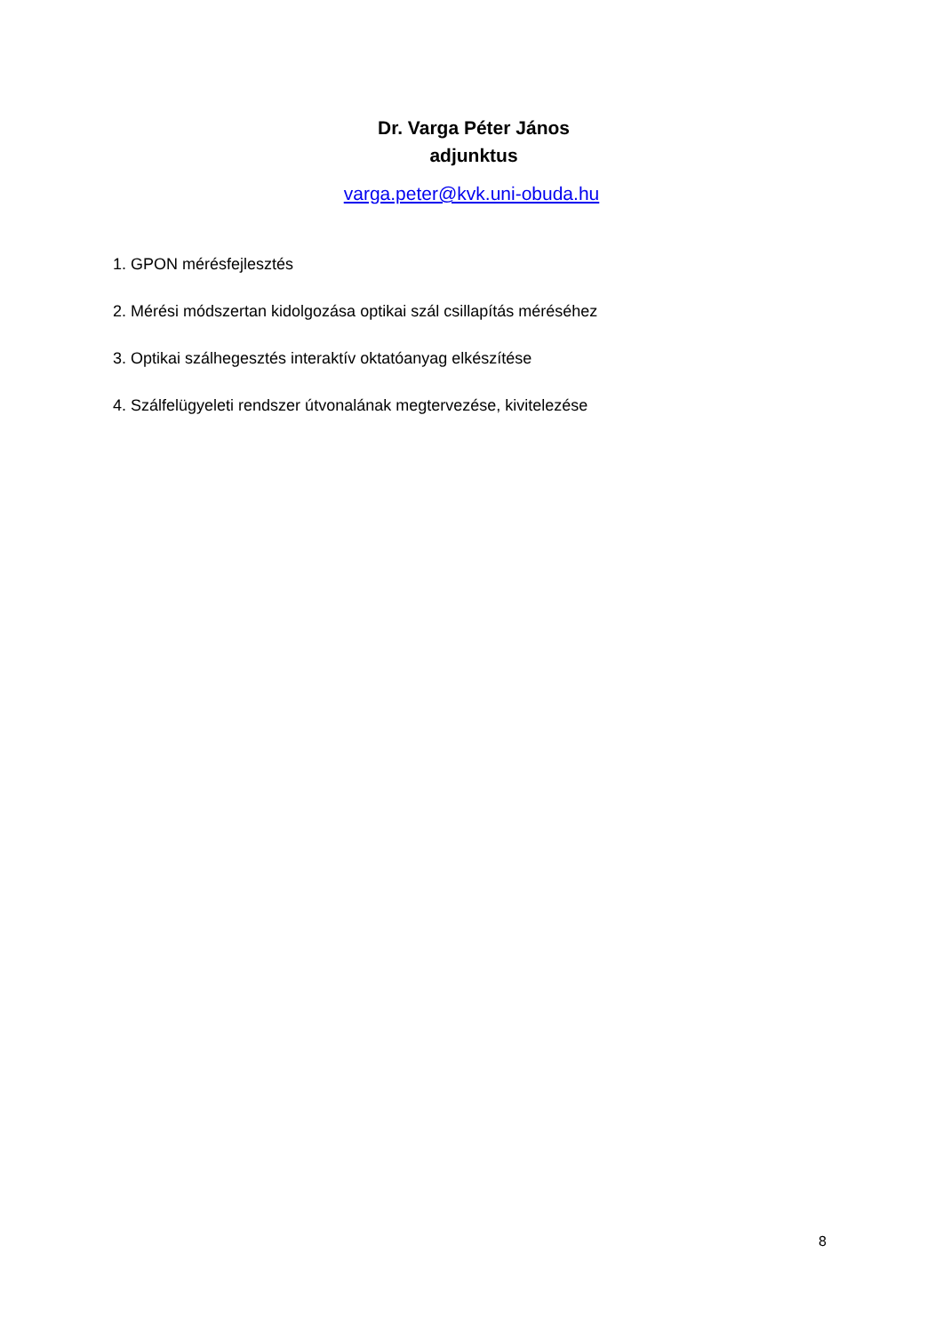Dr. Varga Péter János
adjunktus
varga.peter@kvk.uni-obuda.hu
1. GPON mérésfejlesztés
2. Mérési módszertan kidolgozása optikai szál csillapítás méréséhez
3. Optikai szálhegesztés interaktív oktatóanyag elkészítése
4. Szálfelügyeleti rendszer útvonalának megtervezése, kivitelezése
8